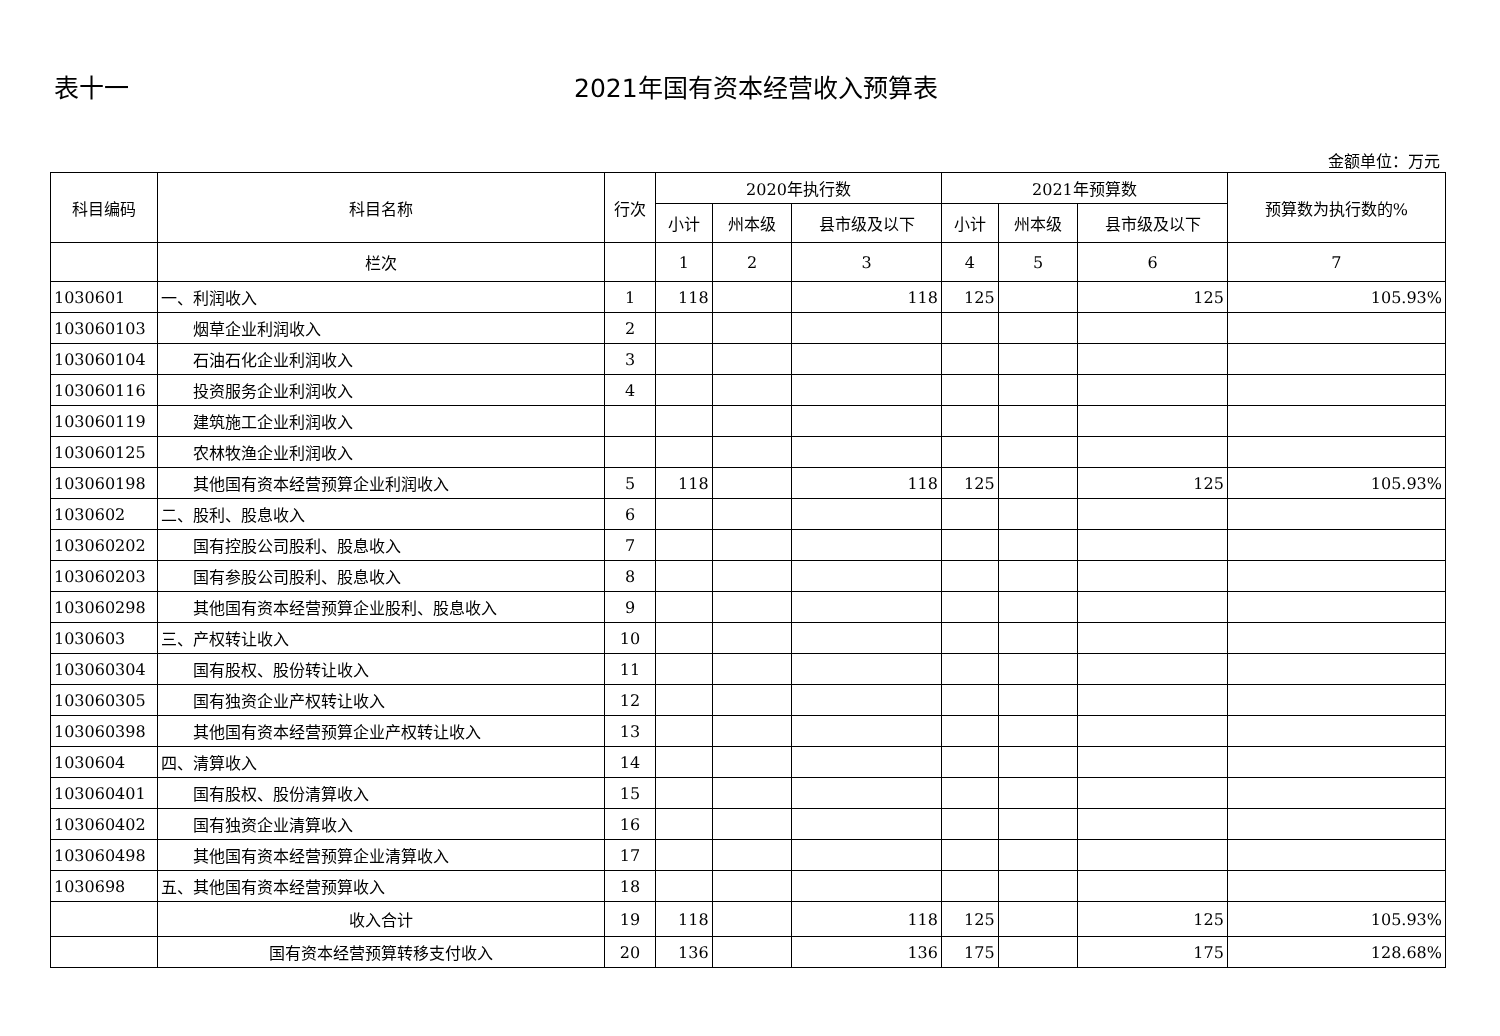表十一 2021年国有资本经营收入预算表
金额单位：万元
| 科目编码 | 科目名称 | 行次 | 2020年执行数 | | | 2021年预算数 | | | 预算数为执行数的% |
| --- | --- | --- | --- | --- | --- | --- | --- | --- | --- |
| | | | 小计 | 州本级 | 县市级及以下 | 小计 | 州本级 | 县市级及以下 | |
| | 栏次 | | 1 | 2 | 3 | 4 | 5 | 6 | 7 |
| 1030601 | 一、利润收入 | 1 | 118 | | 118 | 125 | | 125 | 105.93% |
| 103060103 | 烟草企业利润收入 | 2 | | | | | | | |
| 103060104 | 石油石化企业利润收入 | 3 | | | | | | | |
| 103060116 | 投资服务企业利润收入 | 4 | | | | | | | |
| 103060119 | 建筑施工企业利润收入 | | | | | | | | |
| 103060125 | 农林牧渔企业利润收入 | | | | | | | | |
| 103060198 | 其他国有资本经营预算企业利润收入 | 5 | 118 | | 118 | 125 | | 125 | 105.93% |
| 1030602 | 二、股利、股息收入 | 6 | | | | | | | |
| 103060202 | 国有控股公司股利、股息收入 | 7 | | | | | | | |
| 103060203 | 国有参股公司股利、股息收入 | 8 | | | | | | | |
| 103060298 | 其他国有资本经营预算企业股利、股息收入 | 9 | | | | | | | |
| 1030603 | 三、产权转让收入 | 10 | | | | | | | |
| 103060304 | 国有股权、股份转让收入 | 11 | | | | | | | |
| 103060305 | 国有独资企业产权转让收入 | 12 | | | | | | | |
| 103060398 | 其他国有资本经营预算企业产权转让收入 | 13 | | | | | | | |
| 1030604 | 四、清算收入 | 14 | | | | | | | |
| 103060401 | 国有股权、股份清算收入 | 15 | | | | | | | |
| 103060402 | 国有独资企业清算收入 | 16 | | | | | | | |
| 103060498 | 其他国有资本经营预算企业清算收入 | 17 | | | | | | | |
| 1030698 | 五、其他国有资本经营预算收入 | 18 | | | | | | | |
| | 收入合计 | 19 | 118 | | 118 | 125 | | 125 | 105.93% |
| | 国有资本经营预算转移支付收入 | 20 | 136 | | 136 | 175 | | 175 | 128.68% |